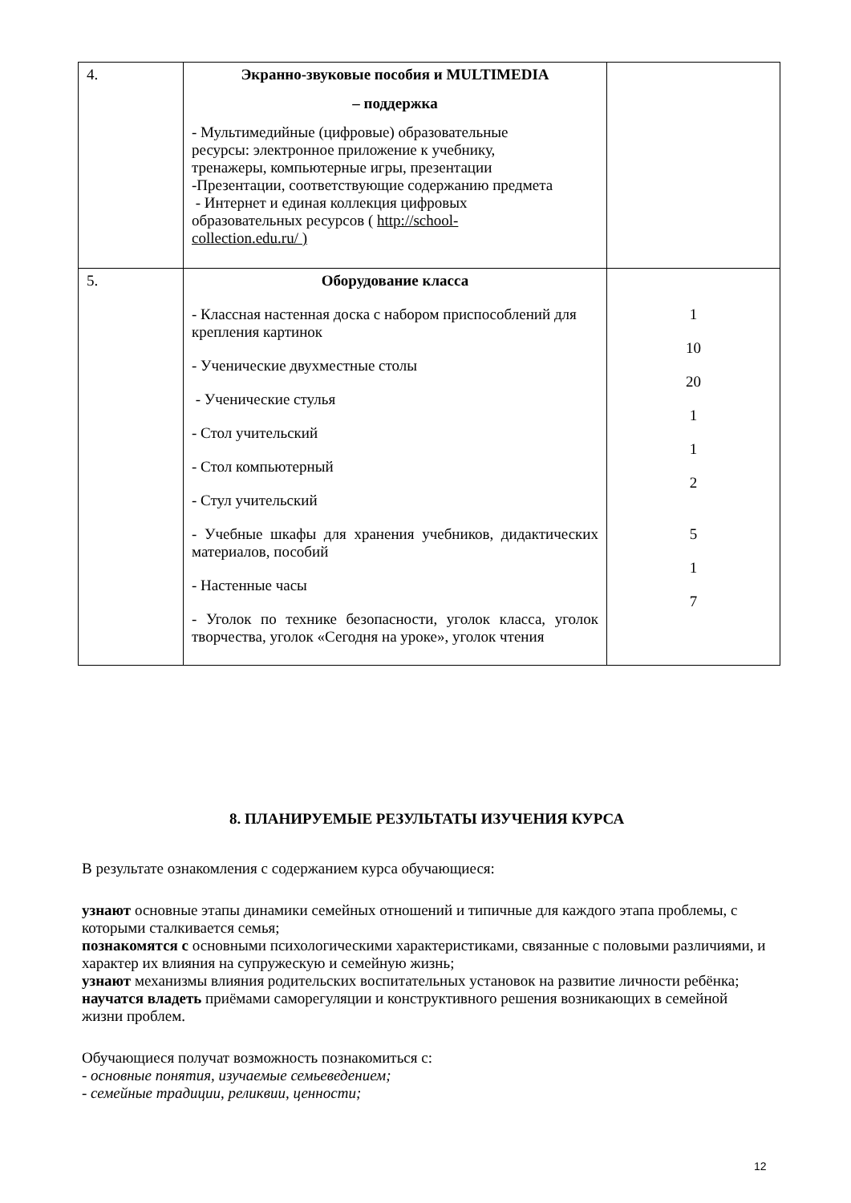| 4. | Экранно-звуковые пособия и MULTIMEDIA – поддержка - Мультимедийные (цифровые) образовательные ресурсы: электронное приложение к учебнику, тренажеры, компьютерные игры, презентации -Презентации, соответствующие содержанию предмета - Интернет и единая коллекция цифровых образовательных ресурсов ( http://school- collection.edu.ru/ ) | |
| 5. | Оборудование класса - Классная настенная доска с набором приспособлений для крепления картинок - Ученические двухместные столы - Ученические стулья - Стол учительский - Стол компьютерный - Стул учительский - Учебные шкафы для хранения учебников, дидактических материалов, пособий - Настенные часы - Уголок по технике безопасности, уголок класса, уголок творчества, уголок «Сегодня на уроке», уголок чтения | 1 10 20 1 1 2 5 1 7 |
8. ПЛАНИРУЕМЫЕ РЕЗУЛЬТАТЫ ИЗУЧЕНИЯ КУРСА
В результате ознакомления с содержанием курса обучающиеся:
узнают основные этапы динамики семейных отношений и типичные для каждого этапа проблемы, с которыми сталкивается семья;
познакомятся с основными психологическими характеристиками, связанные с половыми различиями, и характер их влияния на супружескую и семейную жизнь;
узнают механизмы влияния родительских воспитательных установок на развитие личности ребёнка;
научатся владеть приёмами саморегуляции и конструктивного решения возникающих в семейной жизни проблем.
Обучающиеся получат возможность познакомиться с:
- основные понятия, изучаемые семьеведением;
- семейные традиции, реликвии, ценности;
12